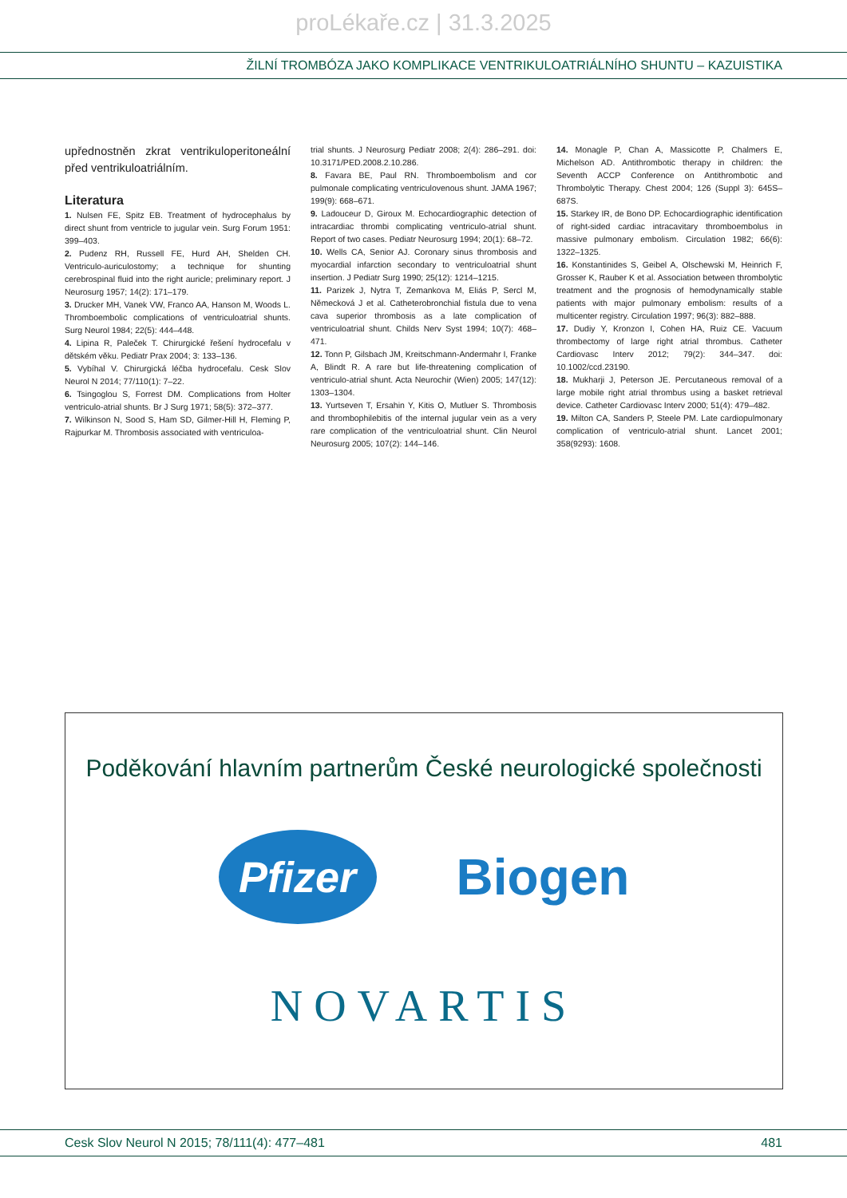proLékaře.cz | 31.3.2025
ŽILNÍ TROMBÓZA JAKO KOMPLIKACE VENTRIKULOATRIÁLNÍHO SHUNTU – KAZUISTIKA
upřednostněn zkrat ventrikuloperitoneální před ventrikuloatriálním.
Literatura
1. Nulsen FE, Spitz EB. Treatment of hydrocephalus by direct shunt from ventricle to jugular vein. Surg Forum 1951: 399–403.
2. Pudenz RH, Russell FE, Hurd AH, Shelden CH. Ventriculo-auriculostomy; a technique for shunting cerebrospinal fluid into the right auricle; preliminary report. J Neurosurg 1957; 14(2): 171–179.
3. Drucker MH, Vanek VW, Franco AA, Hanson M, Woods L. Thromboembolic complications of ventriculoatrial shunts. Surg Neurol 1984; 22(5): 444–448.
4. Lipina R, Paleček T. Chirurgické řešení hydrocefalu v dětském věku. Pediatr Prax 2004; 3: 133–136.
5. Vybíhal V. Chirurgická léčba hydrocefalu. Cesk Slov Neurol N 2014; 77/110(1): 7–22.
6. Tsingoglou S, Forrest DM. Complications from Holter ventriculo-atrial shunts. Br J Surg 1971; 58(5): 372–377.
7. Wilkinson N, Sood S, Ham SD, Gilmer-Hill H, Fleming P, Rajpurkar M. Thrombosis associated with ventriculoa-
trial shunts. J Neurosurg Pediatr 2008; 2(4): 286–291. doi: 10.3171/PED.2008.2.10.286.
8. Favara BE, Paul RN. Thromboembolism and cor pulmonale complicating ventriculovenous shunt. JAMA 1967; 199(9): 668–671.
9. Ladouceur D, Giroux M. Echocardiographic detection of intracardiac thrombi complicating ventriculo-atrial shunt. Report of two cases. Pediatr Neurosurg 1994; 20(1): 68–72.
10. Wells CA, Senior AJ. Coronary sinus thrombosis and myocardial infarction secondary to ventriculoatrial shunt insertion. J Pediatr Surg 1990; 25(12): 1214–1215.
11. Parizek J, Nytra T, Zemankova M, Eliás P, Sercl M, Německová J et al. Catheterobronchial fistula due to vena cava superior thrombosis as a late complication of ventriculoatrial shunt. Childs Nerv Syst 1994; 10(7): 468–471.
12. Tonn P, Gilsbach JM, Kreitschmann-Andermahr I, Franke A, Blindt R. A rare but life-threatening complication of ventriculo-atrial shunt. Acta Neurochir (Wien) 2005; 147(12): 1303–1304.
13. Yurtseven T, Ersahin Y, Kitis O, Mutluer S. Thrombosis and thrombophilebitis of the internal jugular vein as a very rare complication of the ventriculoatrial shunt. Clin Neurol Neurosurg 2005; 107(2): 144–146.
14. Monagle P, Chan A, Massicotte P, Chalmers E, Michelson AD. Antithrombotic therapy in children: the Seventh ACCP Conference on Antithrombotic and Thrombolytic Therapy. Chest 2004; 126 (Suppl 3): 645S–687S.
15. Starkey IR, de Bono DP. Echocardiographic identification of right-sided cardiac intracavitary thromboembolus in massive pulmonary embolism. Circulation 1982; 66(6): 1322–1325.
16. Konstantinides S, Geibel A, Olschewski M, Heinrich F, Grosser K, Rauber K et al. Association between thrombolytic treatment and the prognosis of hemodynamically stable patients with major pulmonary embolism: results of a multicenter registry. Circulation 1997; 96(3): 882–888.
17. Dudiy Y, Kronzon I, Cohen HA, Ruiz CE. Vacuum thrombectomy of large right atrial thrombus. Catheter Cardiovasc Interv 2012; 79(2): 344–347. doi: 10.1002/ccd.23190.
18. Mukharji J, Peterson JE. Percutaneous removal of a large mobile right atrial thrombus using a basket retrieval device. Catheter Cardiovasc Interv 2000; 51(4): 479–482.
19. Milton CA, Sanders P, Steele PM. Late cardiopulmonary complication of ventriculo-atrial shunt. Lancet 2001; 358(9293): 1608.
Poděkování hlavním partnerům České neurologické společnosti
Pfizer
Biogen
NOVARTIS
Cesk Slov Neurol N 2015; 78/111(4): 477–481 481